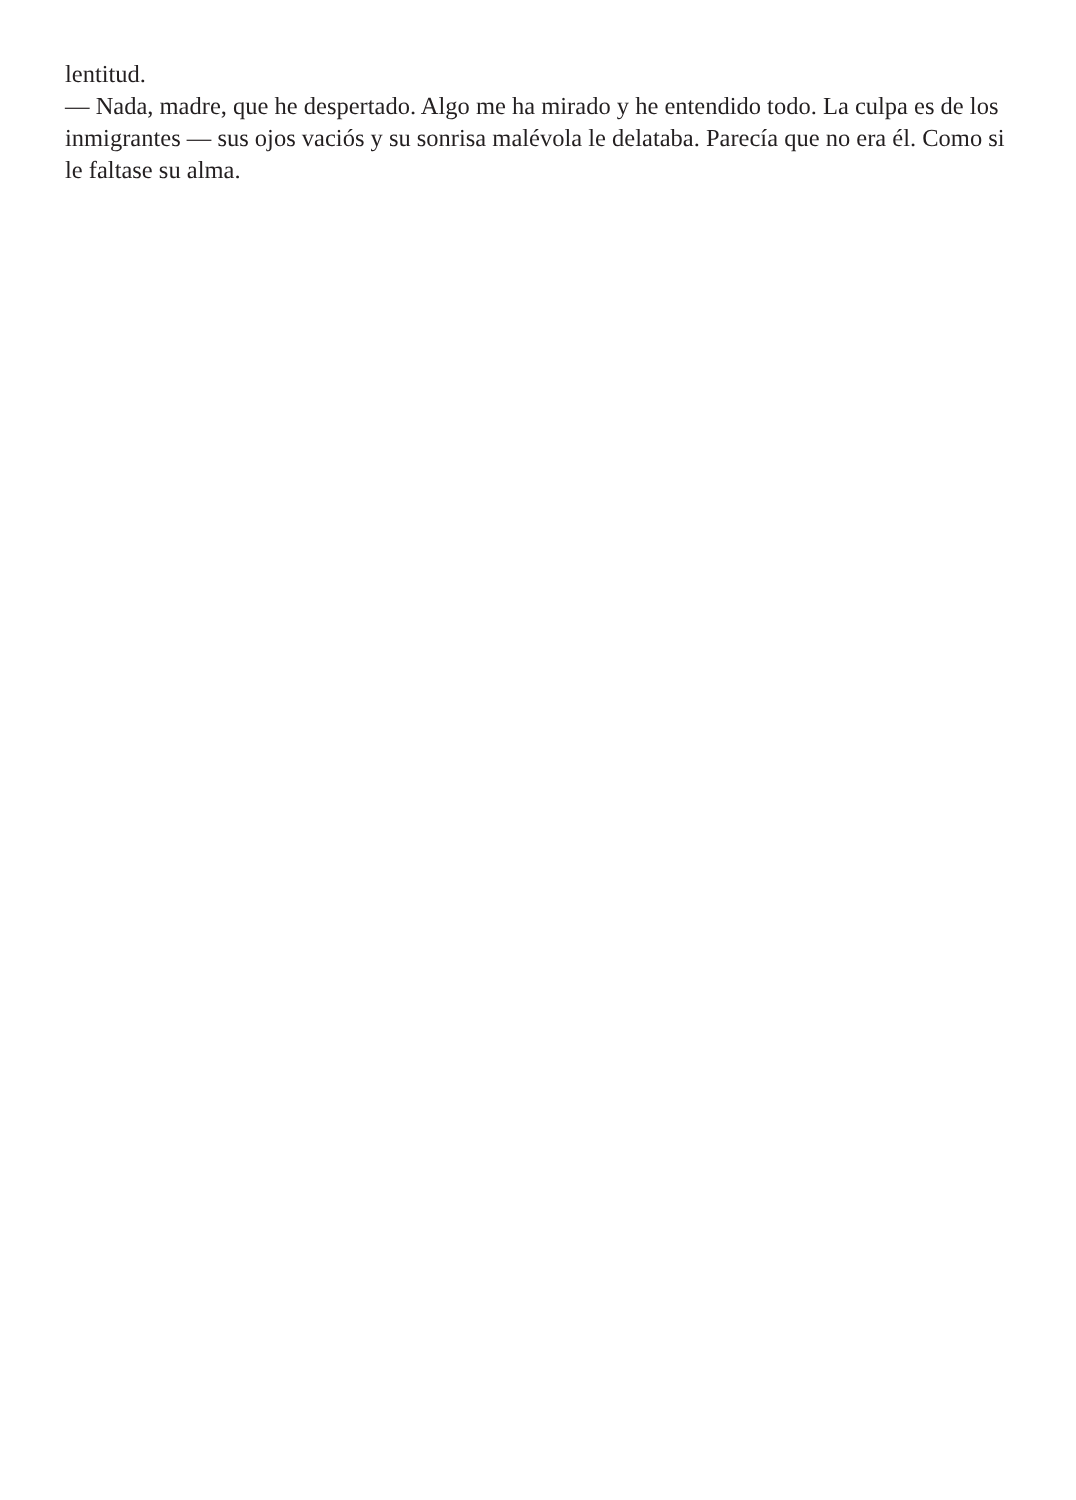lentitud.
— Nada, madre, que he despertado. Algo me ha mirado y he entendido todo. La culpa es de los inmigrantes — sus ojos vaciós y su sonrisa malévola le delataba. Parecía que no era él. Como si le faltase su alma.